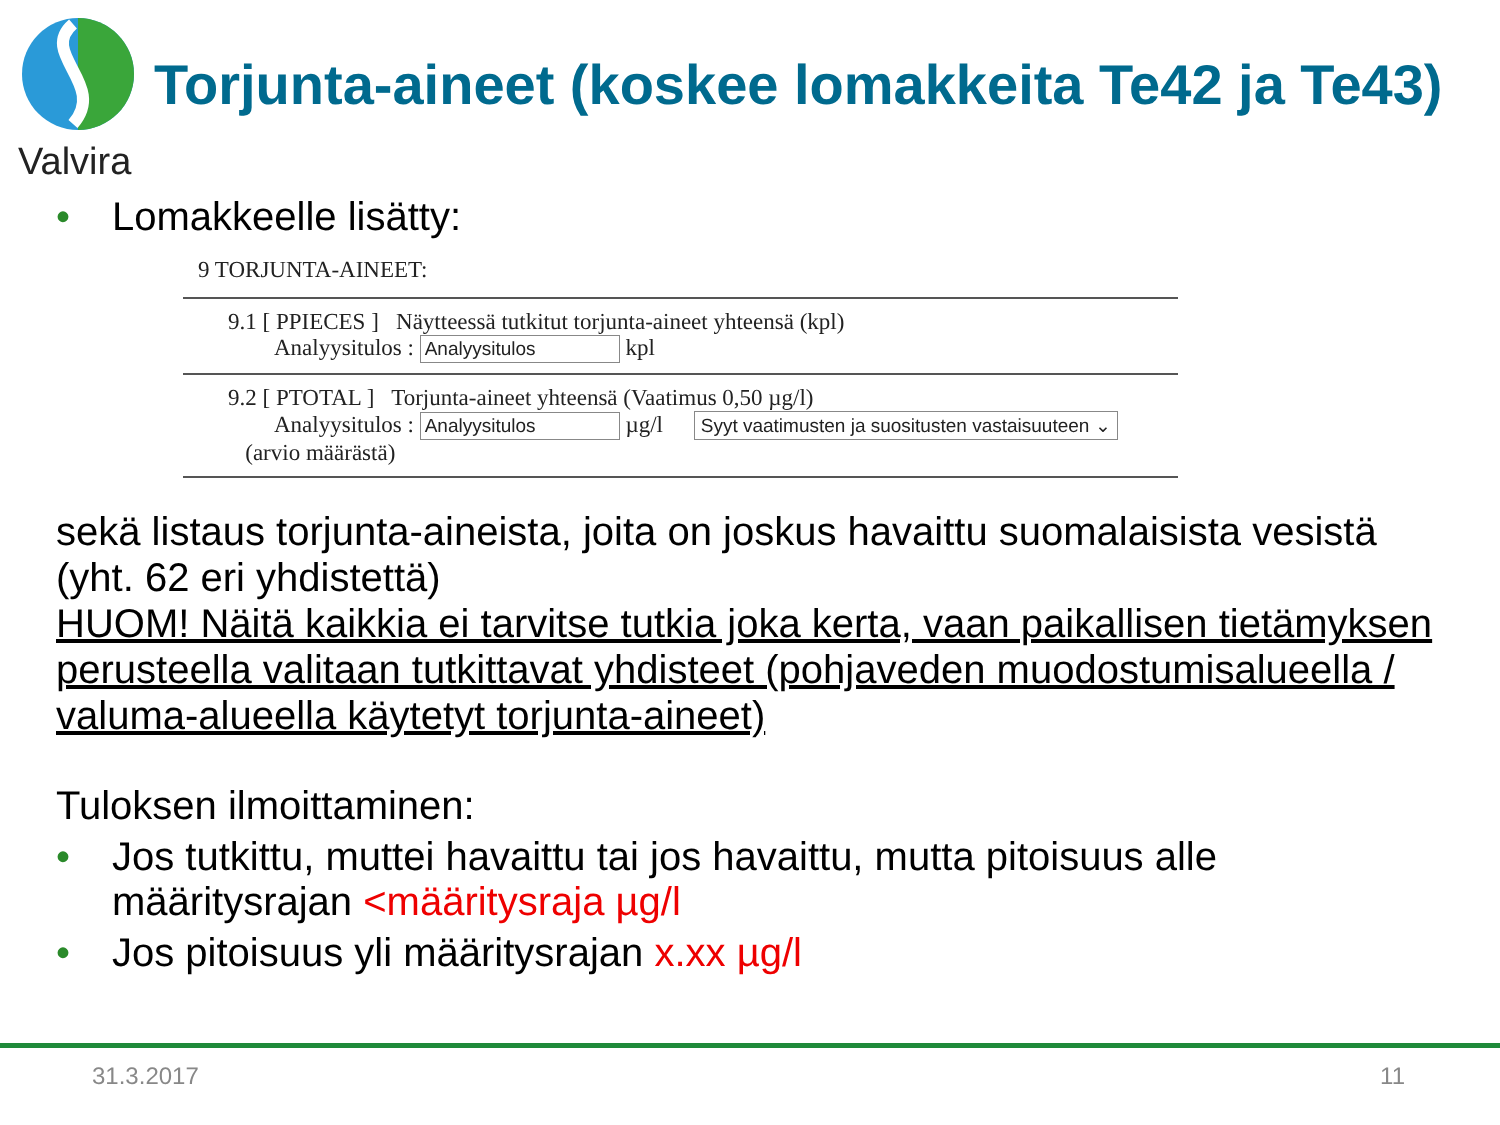Valvira
Torjunta-aineet (koskee lomakkeita Te42 ja Te43)
• Lomakkeelle lisätty:
9 TORJUNTA-AINEET:
9.1 [ PPIECES ] Näytteessä tutkitut torjunta-aineet yhteensä (kpl)
Analyysitulos : Analyysitulos kpl
9.2 [ PTOTAL ] Torjunta-aineet yhteensä (Vaatimus 0,50 µg/l)
Analyysitulos : Analyysitulos µg/l Syyt vaatimusten ja suositusten vastaisuuteen ⌄
(arvio määrästä)
sekä listaus torjunta-aineista, joita on joskus havaittu suomalaisista vesistä (yht. 62 eri yhdistettä)
HUOM! Näitä kaikkia ei tarvitse tutkia joka kerta, vaan paikallisen tietämyksen perusteella valitaan tutkittavat yhdisteet (pohjaveden muodostumisalueella / valuma-alueella käytetyt torjunta-aineet)
Tuloksen ilmoittaminen:
• Jos tutkittu, muttei havaittu tai jos havaittu, mutta pitoisuus alle
määritysrajan <määritysraja µg/l
• Jos pitoisuus yli määritysrajan x.xx µg/l
31.3.2017 11